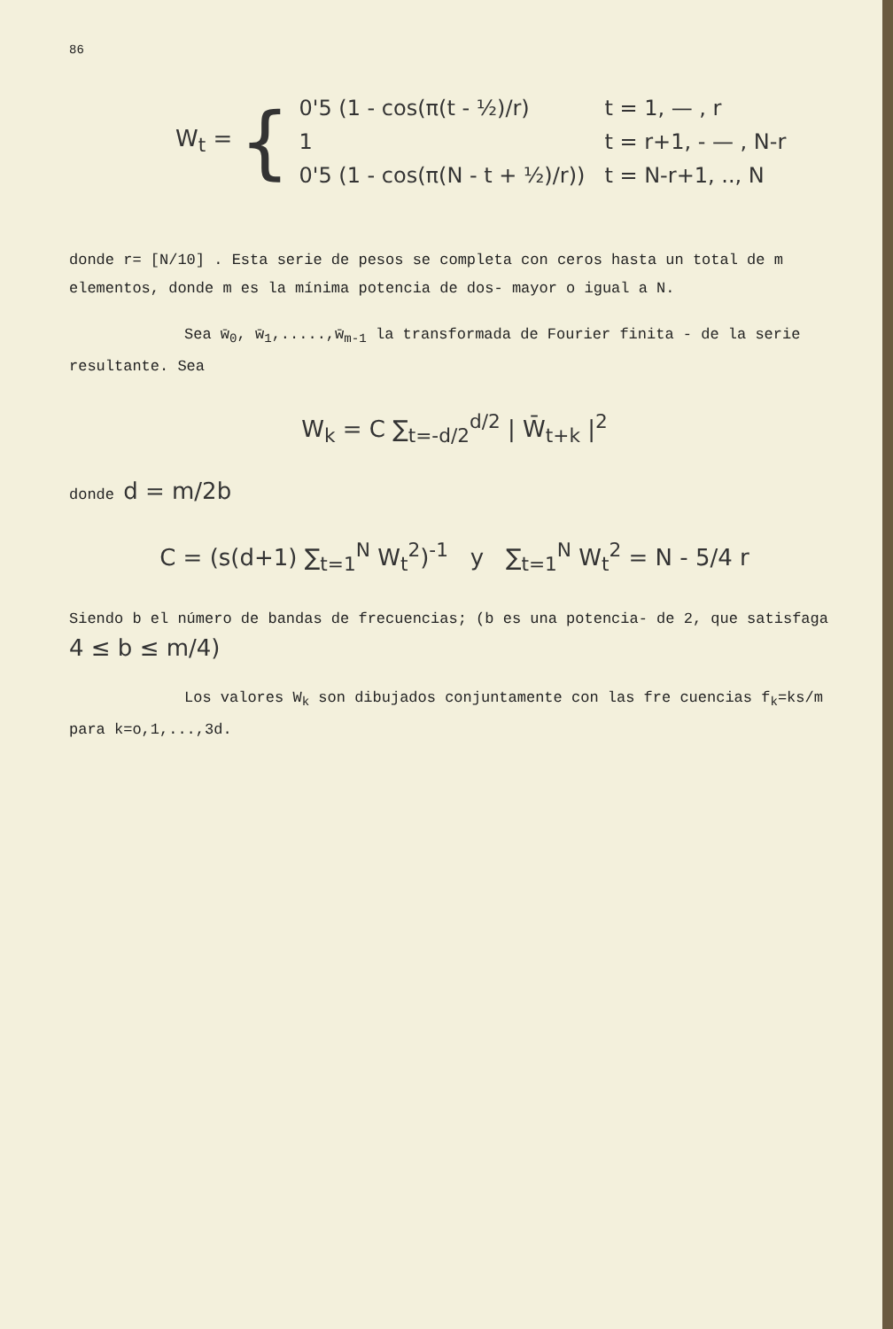86
W<sub>t</sub> = {
| 0'5 (1 - cos(π(t - ½)/r) | t = 1, — , r |
| 1 | t = r+1, - — , N-r |
| 0'5 (1 - cos(π(N - t + ½)/r)) | t = N-r+1, .., N |
donde r= [N/10] . Esta serie de pesos se completa con ceros hasta un total de m elementos, donde m es la mínima potencia de dos- mayor o igual a N.
Sea w̄<sub>0</sub>, w̄<sub>1</sub>,.....,w̄<sub>m-1</sub> la transformada de Fourier finita - de la serie resultante. Sea
W<sub>k</sub> = C ∑<sub>t=-d/2</sub><sup>d/2</sup> | W̄<sub>t+k</sub> |<sup>2</sup>
donde d = m/2b
C = (s(d+1) ∑<sub>t=1</sub><sup>N</sup> W<sub>t</sub><sup>2</sup>)<sup>-1</sup> y ∑<sub>t=1</sub><sup>N</sup> W<sub>t</sub><sup>2</sup> = N - 5/4 r
Siendo b el número de bandas de frecuencias; (b es una potencia- de 2, que satisfaga 4 ≤ b ≤ m/4)
Los valores W<sub>k</sub> son dibujados conjuntamente con las fre cuencias f<sub>k</sub>=ks/m para k=o,1,...,3d.